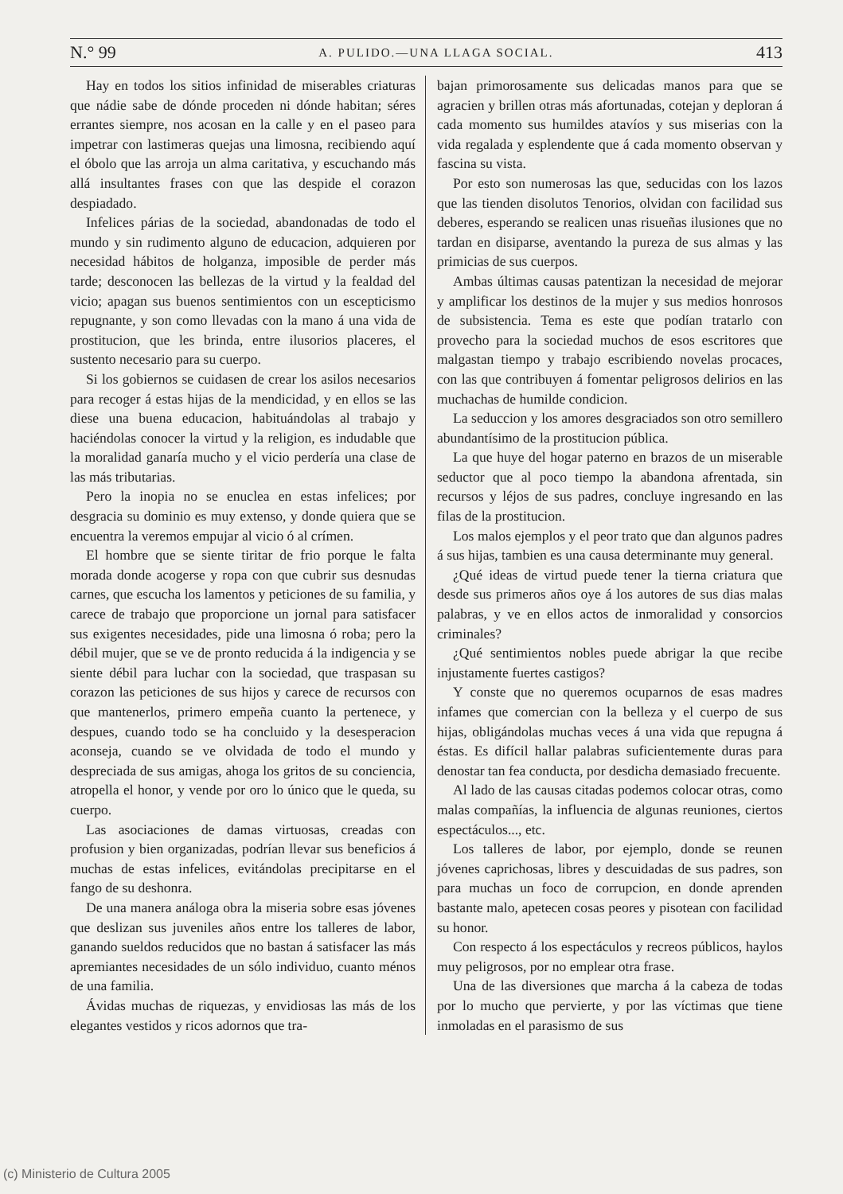N.° 99 A. PULIDO.—UNA LLAGA SOCIAL. 413
Hay en todos los sitios infinidad de miserables criaturas que nádie sabe de dónde proceden ni dónde habitan; séres errantes siempre, nos acosan en la calle y en el paseo para impetrar con lastimeras quejas una limosna, recibiendo aquí el óbolo que las arroja un alma caritativa, y escuchando más allá insultantes frases con que las despide el corazon despiadado.
Infelices párias de la sociedad, abandonadas de todo el mundo y sin rudimento alguno de educacion, adquieren por necesidad hábitos de holganza, imposible de perder más tarde; desconocen las bellezas de la virtud y la fealdad del vicio; apagan sus buenos sentimientos con un escepticismo repugnante, y son como llevadas con la mano á una vida de prostitucion, que les brinda, entre ilusorios placeres, el sustento necesario para su cuerpo.
Si los gobiernos se cuidasen de crear los asilos necesarios para recoger á estas hijas de la mendicidad, y en ellos se las diese una buena educacion, habituándolas al trabajo y haciéndolas conocer la virtud y la religion, es indudable que la moralidad ganaría mucho y el vicio perdería una clase de las más tributarias.
Pero la inopia no se enuclea en estas infelices; por desgracia su dominio es muy extenso, y donde quiera que se encuentra la veremos empujar al vicio ó al crímen.
El hombre que se siente tiritar de frio porque le falta morada donde acogerse y ropa con que cubrir sus desnudas carnes, que escucha los lamentos y peticiones de su familia, y carece de trabajo que proporcione un jornal para satisfacer sus exigentes necesidades, pide una limosna ó roba; pero la débil mujer, que se ve de pronto reducida á la indigencia y se siente débil para luchar con la sociedad, que traspasan su corazon las peticiones de sus hijos y carece de recursos con que mantenerlos, primero empeña cuanto la pertenece, y despues, cuando todo se ha concluido y la desesperacion aconseja, cuando se ve olvidada de todo el mundo y despreciada de sus amigas, ahoga los gritos de su conciencia, atropella el honor, y vende por oro lo único que le queda, su cuerpo.
Las asociaciones de damas virtuosas, creadas con profusion y bien organizadas, podrían llevar sus beneficios á muchas de estas infelices, evitándolas precipitarse en el fango de su deshonra.
De una manera análoga obra la miseria sobre esas jóvenes que deslizan sus juveniles años entre los talleres de labor, ganando sueldos reducidos que no bastan á satisfacer las más apremiantes necesidades de un sólo individuo, cuanto ménos de una familia.
Ávidas muchas de riquezas, y envidiosas las más de los elegantes vestidos y ricos adornos que tra-
bajan primorosamente sus delicadas manos para que se agracien y brillen otras más afortunadas, cotejan y deploran á cada momento sus humildes atavíos y sus miserias con la vida regalada y esplendente que á cada momento observan y fascina su vista.
Por esto son numerosas las que, seducidas con los lazos que las tienden disolutos Tenorios, olvidan con facilidad sus deberes, esperando se realicen unas risueñas ilusiones que no tardan en disiparse, aventando la pureza de sus almas y las primicias de sus cuerpos.
Ambas últimas causas patentizan la necesidad de mejorar y amplificar los destinos de la mujer y sus medios honrosos de subsistencia. Tema es este que podían tratarlo con provecho para la sociedad muchos de esos escritores que malgastan tiempo y trabajo escribiendo novelas procaces, con las que contribuyen á fomentar peligrosos delirios en las muchachas de humilde condicion.
La seduccion y los amores desgraciados son otro semillero abundantísimo de la prostitucion pública.
La que huye del hogar paterno en brazos de un miserable seductor que al poco tiempo la abandona afrentada, sin recursos y léjos de sus padres, concluye ingresando en las filas de la prostitucion.
Los malos ejemplos y el peor trato que dan algunos padres á sus hijas, tambien es una causa determinante muy general.
¿Qué ideas de virtud puede tener la tierna criatura que desde sus primeros años oye á los autores de sus dias malas palabras, y ve en ellos actos de inmoralidad y consorcios criminales?
¿Qué sentimientos nobles puede abrigar la que recibe injustamente fuertes castigos?
Y conste que no queremos ocuparnos de esas madres infames que comercian con la belleza y el cuerpo de sus hijas, obligándolas muchas veces á una vida que repugna á éstas. Es difícil hallar palabras suficientemente duras para denostar tan fea conducta, por desdicha demasiado frecuente.
Al lado de las causas citadas podemos colocar otras, como malas compañías, la influencia de algunas reuniones, ciertos espectáculos..., etc.
Los talleres de labor, por ejemplo, donde se reunen jóvenes caprichosas, libres y descuidadas de sus padres, son para muchas un foco de corrupcion, en donde aprenden bastante malo, apetecen cosas peores y pisotean con facilidad su honor.
Con respecto á los espectáculos y recreos públicos, haylos muy peligrosos, por no emplear otra frase.
Una de las diversiones que marcha á la cabeza de todas por lo mucho que pervierte, y por las víctimas que tiene inmoladas en el parasismo de sus
(c) Ministerio de Cultura 2005